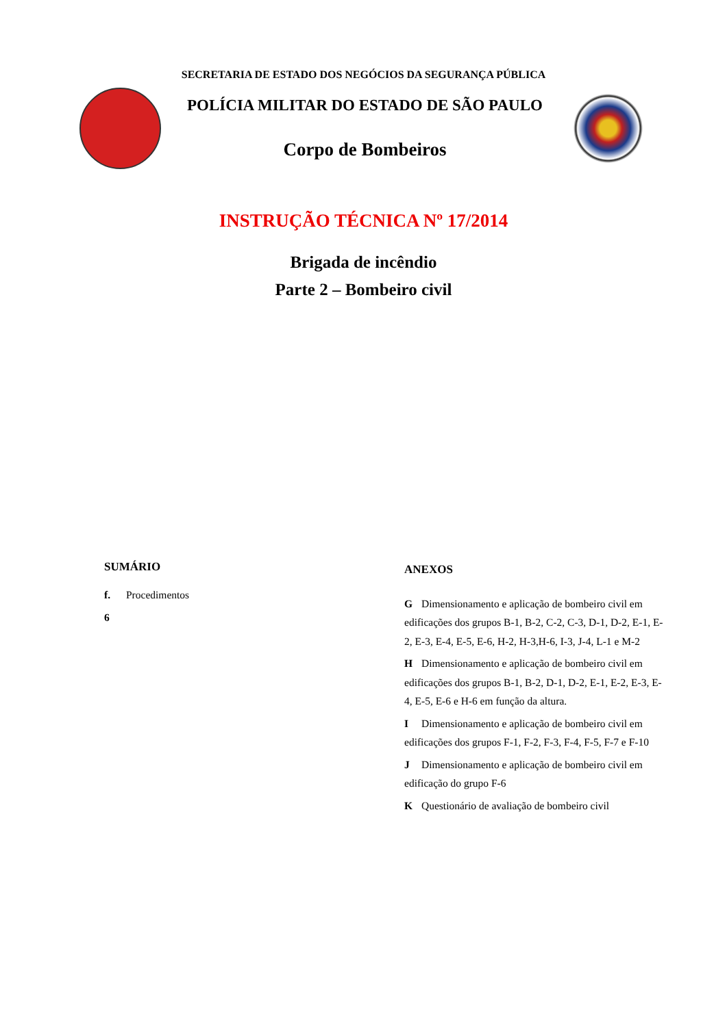SECRETARIA DE ESTADO DOS NEGÓCIOS DA SEGURANÇA PÚBLICA
POLÍCIA MILITAR DO ESTADO DE SÃO PAULO
Corpo de Bombeiros
INSTRUÇÃO TÉCNICA Nº 17/2014
Brigada de incêndio
Parte 2 – Bombeiro civil
SUMÁRIO
f. Procedimentos
6
ANEXOS
G Dimensionamento e aplicação de bombeiro civil em edificações dos grupos B-1, B-2, C-2, C-3, D-1, D-2, E-1, E-2, E-3, E-4, E-5, E-6, H-2, H-3,H-6, I-3, J-4, L-1 e M-2
H Dimensionamento e aplicação de bombeiro civil em edificações dos grupos B-1, B-2, D-1, D-2, E-1, E-2, E-3, E-4, E-5, E-6 e H-6 em função da altura.
I Dimensionamento e aplicação de bombeiro civil em edificações dos grupos F-1, F-2, F-3, F-4, F-5, F-7 e F-10
J Dimensionamento e aplicação de bombeiro civil em edificação do grupo F-6
K Questionário de avaliação de bombeiro civil